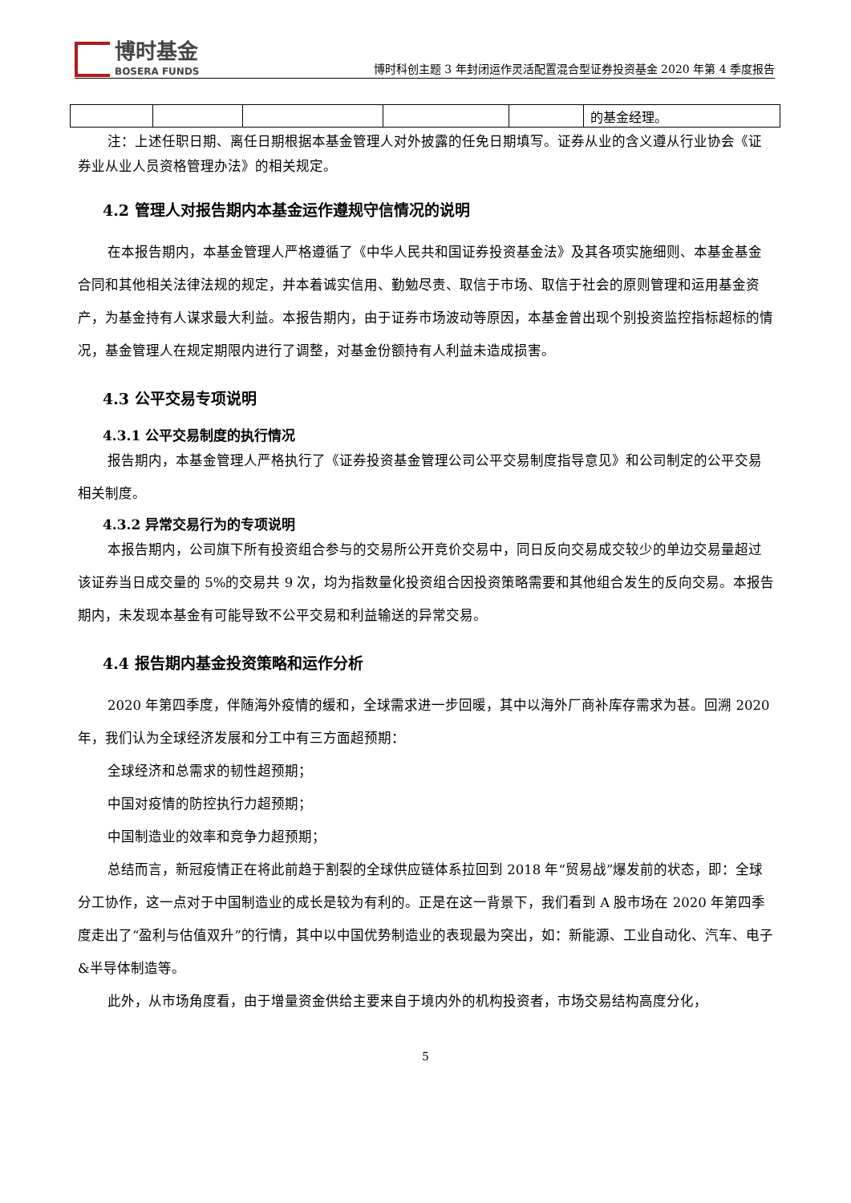博时基金
BOSERA FUNDS
博时科创主题 3 年封闭运作灵活配置混合型证券投资基金 2020 年第 4 季度报告
| | | | | | 的基金经理。 |
注：上述任职日期、离任日期根据本基金管理人对外披露的任免日期填写。证券从业的含义遵从行业协会《证券业从业人员资格管理办法》的相关规定。
4.2 管理人对报告期内本基金运作遵规守信情况的说明
在本报告期内，本基金管理人严格遵循了《中华人民共和国证券投资基金法》及其各项实施细则、本基金基金合同和其他相关法律法规的规定，并本着诚实信用、勤勉尽责、取信于市场、取信于社会的原则管理和运用基金资产，为基金持有人谋求最大利益。本报告期内，由于证券市场波动等原因，本基金曾出现个别投资监控指标超标的情况，基金管理人在规定期限内进行了调整，对基金份额持有人利益未造成损害。
4.3 公平交易专项说明
4.3.1 公平交易制度的执行情况
报告期内，本基金管理人严格执行了《证券投资基金管理公司公平交易制度指导意见》和公司制定的公平交易相关制度。
4.3.2 异常交易行为的专项说明
本报告期内，公司旗下所有投资组合参与的交易所公开竞价交易中，同日反向交易成交较少的单边交易量超过该证券当日成交量的 5%的交易共 9 次，均为指数量化投资组合因投资策略需要和其他组合发生的反向交易。本报告期内，未发现本基金有可能导致不公平交易和利益输送的异常交易。
4.4 报告期内基金投资策略和运作分析
2020 年第四季度，伴随海外疫情的缓和，全球需求进一步回暖，其中以海外厂商补库存需求为甚。回溯 2020 年，我们认为全球经济发展和分工中有三方面超预期：
全球经济和总需求的韧性超预期；
中国对疫情的防控执行力超预期；
中国制造业的效率和竞争力超预期；
总结而言，新冠疫情正在将此前趋于割裂的全球供应链体系拉回到 2018 年“贸易战”爆发前的状态，即：全球分工协作，这一点对于中国制造业的成长是较为有利的。正是在这一背景下，我们看到 A 股市场在 2020 年第四季度走出了“盈利与估值双升”的行情，其中以中国优势制造业的表现最为突出，如：新能源、工业自动化、汽车、电子&半导体制造等。
此外，从市场角度看，由于增量资金供给主要来自于境内外的机构投资者，市场交易结构高度分化，
5